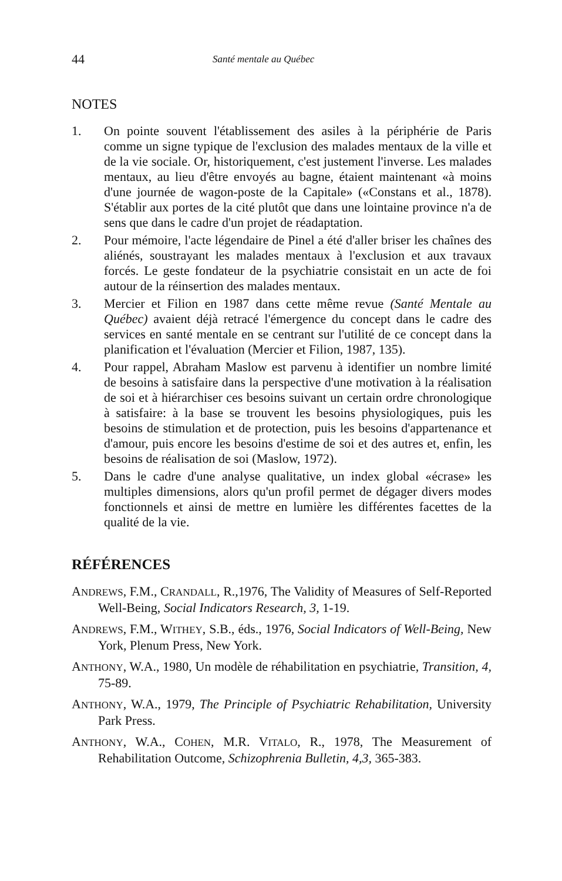44 Santé mentale au Québec
NOTES
1. On pointe souvent l'établissement des asiles à la périphérie de Paris comme un signe typique de l'exclusion des malades mentaux de la ville et de la vie sociale. Or, historiquement, c'est justement l'inverse. Les malades mentaux, au lieu d'être envoyés au bagne, étaient maintenant «à moins d'une journée de wagon-poste de la Capitale» («Constans et al., 1878). S'établir aux portes de la cité plutôt que dans une lointaine province n'a de sens que dans le cadre d'un projet de réadaptation.
2. Pour mémoire, l'acte légendaire de Pinel a été d'aller briser les chaînes des aliénés, soustrayant les malades mentaux à l'exclusion et aux travaux forcés. Le geste fondateur de la psychiatrie consistait en un acte de foi autour de la réinsertion des malades mentaux.
3. Mercier et Filion en 1987 dans cette même revue (Santé Mentale au Québec) avaient déjà retracé l'émergence du concept dans le cadre des services en santé mentale en se centrant sur l'utilité de ce concept dans la planification et l'évaluation (Mercier et Filion, 1987, 135).
4. Pour rappel, Abraham Maslow est parvenu à identifier un nombre limité de besoins à satisfaire dans la perspective d'une motivation à la réalisation de soi et à hiérarchiser ces besoins suivant un certain ordre chronologique à satisfaire: à la base se trouvent les besoins physiologiques, puis les besoins de stimulation et de protection, puis les besoins d'appartenance et d'amour, puis encore les besoins d'estime de soi et des autres et, enfin, les besoins de réalisation de soi (Maslow, 1972).
5. Dans le cadre d'une analyse qualitative, un index global «écrase» les multiples dimensions, alors qu'un profil permet de dégager divers modes fonctionnels et ainsi de mettre en lumière les différentes facettes de la qualité de la vie.
RÉFÉRENCES
ANDREWS, F.M., CRANDALL, R.,1976, The Validity of Measures of Self-Reported Well-Being, Social Indicators Research, 3, 1-19.
ANDREWS, F.M., WITHEY, S.B., éds., 1976, Social Indicators of Well-Being, New York, Plenum Press, New York.
ANTHONY, W.A., 1980, Un modèle de réhabilitation en psychiatrie, Transition, 4, 75-89.
ANTHONY, W.A., 1979, The Principle of Psychiatric Rehabilitation, University Park Press.
ANTHONY, W.A., COHEN, M.R. VITALO, R., 1978, The Measurement of Rehabilitation Outcome, Schizophrenia Bulletin, 4,3, 365-383.